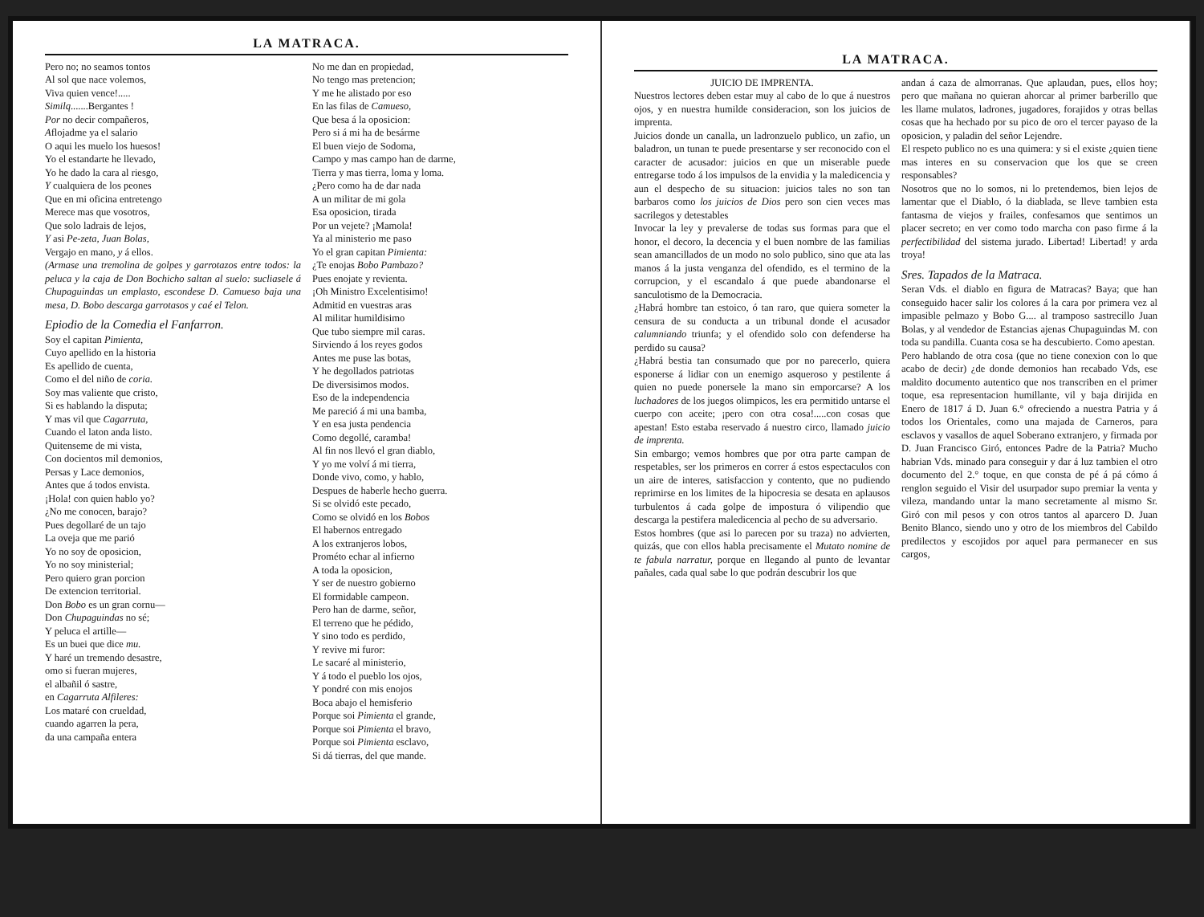LA MATRACA.
Pero no; no seamos tontos
Al sol que nace volemos,
Viva quien vence!.....
Similq.......Bergantes !
Por no decir compañeros,
Aflojadme ya el salario
O aqui les muelo los huesos!
Yo el estandarte he llevado,
Yo he dado la cara al riesgo,
Y cualquiera de los peones
Que en mi oficina entretengo
Merece mas que vosotros,
Que solo ladrais de lejos,
Y asi Pe-zeta, Juan Bolas,
Vergajo en mano, y á ellos.
(Armase una tremolina de golpes y garrotazos entre todos: la peluca y la caja de Don Bochicho saltan al suelo: sucliasele á Chupaguindas un emplasto, escondese D. Camueso baja una mesa, D. Bobo descarga garrotasos y caé el Telon.
Epiodio de la Comedia el Fanfarron.
Soy el capitan Pimienta,
Cuyo apellido en la historia
Es apellido de cuenta,
Como el del niño de coria.
Soy mas valiente que cristo,
Si es hablando la disputa;
Y mas vil que Cagarruta,
Cuando el laton anda listo.
Quitenseme de mi vista,
Con docientos mil demonios,
Persas y Lace demonios,
Antes que á todos envista.
¡Hola! con quien hablo yo?
¿No me conocen, barajo?
Pues degollaré de un tajo
La oveja que me parió
Yo no soy de oposicion,
Yo no soy ministerial;
Pero quiero gran porcion
De extencion territorial.
Don Bobo es un gran cornu—
Don Chupaguindas no sé;
Y peluca el artille—
Es un buei que dice mu.
Y haré un tremendo desastre,
omo si fueran mujeres,
el albañil ó sastre,
en Cagarruta Alfileres:
Los mataré con crueldad,
cuando agarren la pera,
da una campaña entera
No me dan en propiedad,
No tengo mas pretencion;
Y me he alistado por eso
En las filas de Camueso,
Que besa á la oposicion:
Pero si á mi ha de besárme
El buen viejo de Sodoma,
Campo y mas campo han de darme,
Tierra y mas tierra, loma y loma.
¿Pero como ha de dar nada
A un militar de mi gola
Esa oposicion, tirada
Por un vejete? ¡Mamola!
Ya al ministerio me paso
Yo el gran capitan Pimienta:
¿Te enojas Bobo Pambazo?
Pues enojate y revienta.
¡Oh Ministro Excelentisimo!
Admitid en vuestras aras
Al militar humildisimo
Que tubo siempre mil caras.
Sirviendo á los reyes godos
Antes me puse las botas,
Y he degollados patriotas
De diversisimos modos.
Eso de la independencia
Me pareció á mi una bamba,
Y en esa justa pendencia
Como degollé, caramba!
Al fin nos llevó el gran diablo,
Y yo me volví á mi tierra,
Donde vivo, como, y hablo,
Despues de haberle hecho guerra.
Si se olvidó este pecado,
Como se olvidó en los Bobos
El habernos entregado
A los extranjeros lobos,
Prométo echar al infierno
A toda la oposicion,
Y ser de nuestro gobierno
El formidable campeon.
Pero han de darme, señor,
El terreno que he pédido,
Y sino todo es perdido,
Y revive mi furor:
Le sacaré al ministerio,
Y á todo el pueblo los ojos,
Y pondré con mis enojos
Boca abajo el hemisferio
Porque soi Pimienta el grande,
Porque soi Pimienta el bravo,
Porque soi Pimienta esclavo,
Si dá tierras, del que mande.
LA MATRACA.
JUICIO DE IMPRENTA.
Nuestros lectores deben estar muy al cabo de lo que á nuestros ojos, y en nuestra humilde consideracion, son los juicios de imprenta.
Juicios donde un canalla, un ladronzuelo publico, un zafio, un baladron, un tunan te puede presentarse y ser reconocido con el caracter de acusador: juicios en que un miserable puede entregarse todo á los impulsos de la envidia y la maledicencia y aun el despecho de su situacion: juicios tales no son tan barbaros como los juicios de Dios pero son cien veces mas sacrilegos y detestables
Invocar la ley y prevalerse de todas sus formas para que el honor, el decoro, la decencia y el buen nombre de las familias sean amancillados de un modo no solo publico, sino que ata las manos á la justa venganza del ofendido, es el termino de la corrupcion, y el escandalo á que puede abandonarse el sanculotismo de la Democracia.
¿Habrá hombre tan estoico, ó tan raro, que quiera someter la censura de su conducta a un tribunal donde el acusador calumniando triunfa; y el ofendido solo con defenderse ha perdido su causa?
¿Habrá bestia tan consumado que por no parecerlo, quiera esponerse á lidiar con un enemigo asqueroso y pestilente á quien no puede ponersele la mano sin emporcarse? A los luchadores de los juegos olimpicos, les era permitido untarse el cuerpo con aceite; ¡pero con otra cosa!.....con cosas que apestan! Esto estaba reservado á nuestro circo, llamado juicio de imprenta.
Sin embargo; vemos hombres que por otra parte campan de respetables, ser los primeros en correr á estos espectaculos con un aire de interes, satisfaccion y contento, que no pudiendo reprimirse en los limites de la hipocresia se desata en aplausos turbulentos á cada golpe de impostura ó vilipendio que descarga la pestifera maledicencia al pecho de su adversario.
Estos hombres (que asi lo parecen por su traza) no advierten, quizás, que con ellos habla precisamente el Mutato nomine de te fabula narratur, porque en llegando al punto de levantar pañales, cada qual sabe lo que podrán descubrir los que
andan á caza de almorranas. Que aplaudan, pues, ellos hoy; pero que mañana no quieran ahorcar al primer barberillo que les llame mulatos, ladrones, jugadores, forajidos y otras bellas cosas que ha hechado por su pico de oro el tercer payaso de la oposicion, y paladin del señor Lejendre.
El respeto publico no es una quimera: y si el existe ¿quien tiene mas interes en su conservacion que los que se creen responsables?
Nosotros que no lo somos, ni lo pretendemos, bien lejos de lamentar que el Diablo, ó la diablada, se lleve tambien esta fantasma de viejos y frailes, confesamos que sentimos un placer secreto; en ver como todo marcha con paso firme á la perfectibilidad del sistema jurado. Libertad! Libertad! y arda troya!
Sres. Tapados de la Matraca.
Seran Vds. el diablo en figura de Matracas? Baya; que han conseguido hacer salir los colores á la cara por primera vez al impasible pelmazo y Bobo G.... al tramposo sastrecillo Juan Bolas, y al vendedor de Estancias ajenas Chupaguindas M. con toda su pandilla. Cuanta cosa se ha descubierto. Como apestan.
Pero hablando de otra cosa (que no tiene conexion con lo que acabo de decir) ¿de donde demonios han recabado Vds, ese maldito documento autentico que nos transcriben en el primer toque, esa representacion humillante, vil y baja dirijida en Enero de 1817 á D. Juan 6.° ofreciendo a nuestra Patria y á todos los Orientales, como una majada de Carneros, para esclavos y vasallos de aquel Soberano extranjero, y firmada por D. Juan Francisco Giró, entonces Padre de la Patria? Mucho habrian Vds. minado para conseguir y dar á luz tambien el otro documento del 2.° toque, en que consta de pé á pá cómo á renglon seguido el Visir del usurpador supo premiar la venta y vileza, mandando untar la mano secretamente al mismo Sr. Giró con mil pesos y con otros tantos al aparcero D. Juan Benito Blanco, siendo uno y otro de los miembros del Cabildo predilectos y escojidos por aquel para permanecer en sus cargos,